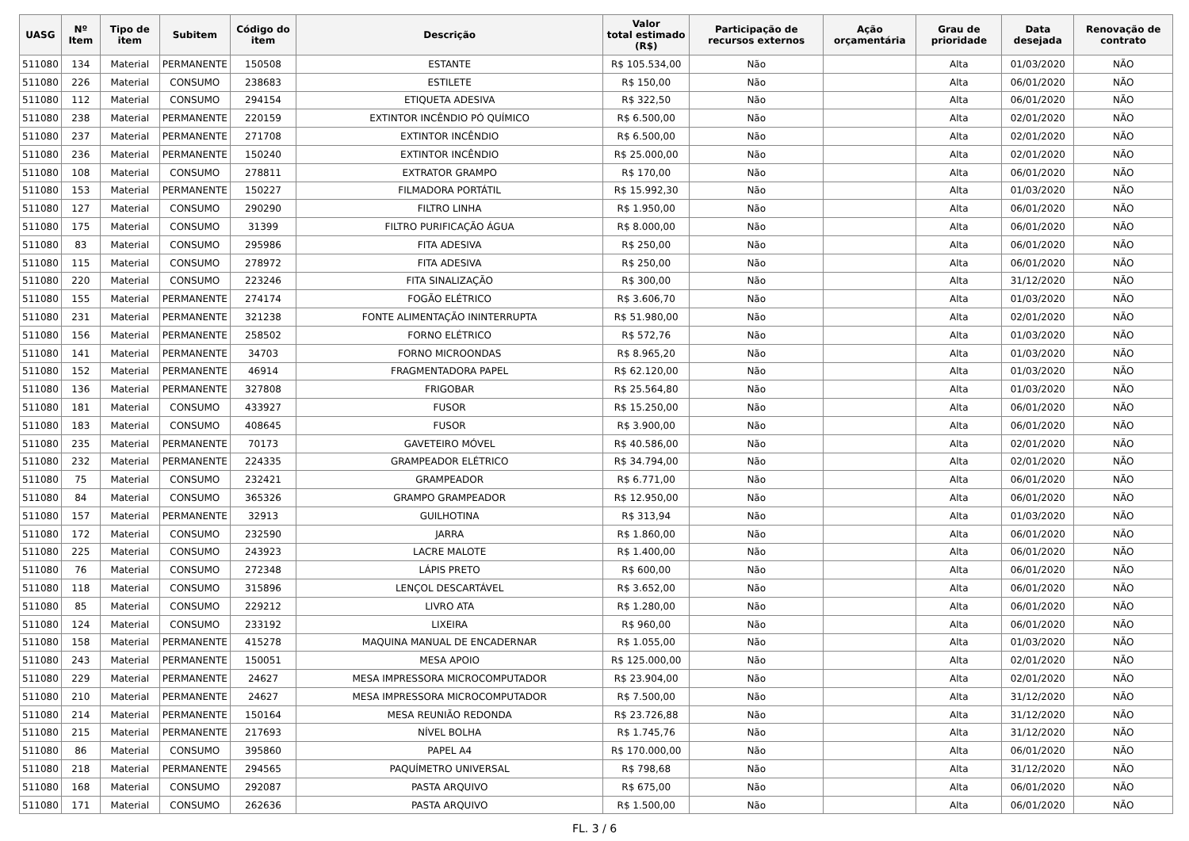| UASG | Nº Item | Tipo de item | Subitem | Código do item | Descrição | Valor total estimado (R$) | Participação de recursos externos | Ação orçamentária | Grau de prioridade | Data desejada | Renovação de contrato |
| --- | --- | --- | --- | --- | --- | --- | --- | --- | --- | --- | --- |
| 511080 | 134 | Material | PERMANENTE | 150508 | ESTANTE | R$ 105.534,00 | Não | | Alta | 01/03/2020 | NÃO |
| 511080 | 226 | Material | CONSUMO | 238683 | ESTILETE | R$ 150,00 | Não | | Alta | 06/01/2020 | NÃO |
| 511080 | 112 | Material | CONSUMO | 294154 | ETIQUETA ADESIVA | R$ 322,50 | Não | | Alta | 06/01/2020 | NÃO |
| 511080 | 238 | Material | PERMANENTE | 220159 | EXTINTOR INCÊNDIO PÓ QUÍMICO | R$ 6.500,00 | Não | | Alta | 02/01/2020 | NÃO |
| 511080 | 237 | Material | PERMANENTE | 271708 | EXTINTOR INCÊNDIO | R$ 6.500,00 | Não | | Alta | 02/01/2020 | NÃO |
| 511080 | 236 | Material | PERMANENTE | 150240 | EXTINTOR INCÊNDIO | R$ 25.000,00 | Não | | Alta | 02/01/2020 | NÃO |
| 511080 | 108 | Material | CONSUMO | 278811 | EXTRATOR GRAMPO | R$ 170,00 | Não | | Alta | 06/01/2020 | NÃO |
| 511080 | 153 | Material | PERMANENTE | 150227 | FILMADORA PORTÁTIL | R$ 15.992,30 | Não | | Alta | 01/03/2020 | NÃO |
| 511080 | 127 | Material | CONSUMO | 290290 | FILTRO LINHA | R$ 1.950,00 | Não | | Alta | 06/01/2020 | NÃO |
| 511080 | 175 | Material | CONSUMO | 31399 | FILTRO PURIFICAÇÃO ÁGUA | R$ 8.000,00 | Não | | Alta | 06/01/2020 | NÃO |
| 511080 | 83 | Material | CONSUMO | 295986 | FITA ADESIVA | R$ 250,00 | Não | | Alta | 06/01/2020 | NÃO |
| 511080 | 115 | Material | CONSUMO | 278972 | FITA ADESIVA | R$ 250,00 | Não | | Alta | 06/01/2020 | NÃO |
| 511080 | 220 | Material | CONSUMO | 223246 | FITA SINALIZAÇÃO | R$ 300,00 | Não | | Alta | 31/12/2020 | NÃO |
| 511080 | 155 | Material | PERMANENTE | 274174 | FOGÃO ELÉTRICO | R$ 3.606,70 | Não | | Alta | 01/03/2020 | NÃO |
| 511080 | 231 | Material | PERMANENTE | 321238 | FONTE ALIMENTAÇÃO ININTERRUPTA | R$ 51.980,00 | Não | | Alta | 02/01/2020 | NÃO |
| 511080 | 156 | Material | PERMANENTE | 258502 | FORNO ELÉTRICO | R$ 572,76 | Não | | Alta | 01/03/2020 | NÃO |
| 511080 | 141 | Material | PERMANENTE | 34703 | FORNO MICROONDAS | R$ 8.965,20 | Não | | Alta | 01/03/2020 | NÃO |
| 511080 | 152 | Material | PERMANENTE | 46914 | FRAGMENTADORA PAPEL | R$ 62.120,00 | Não | | Alta | 01/03/2020 | NÃO |
| 511080 | 136 | Material | PERMANENTE | 327808 | FRIGOBAR | R$ 25.564,80 | Não | | Alta | 01/03/2020 | NÃO |
| 511080 | 181 | Material | CONSUMO | 433927 | FUSOR | R$ 15.250,00 | Não | | Alta | 06/01/2020 | NÃO |
| 511080 | 183 | Material | CONSUMO | 408645 | FUSOR | R$ 3.900,00 | Não | | Alta | 06/01/2020 | NÃO |
| 511080 | 235 | Material | PERMANENTE | 70173 | GAVETEIRO MÓVEL | R$ 40.586,00 | Não | | Alta | 02/01/2020 | NÃO |
| 511080 | 232 | Material | PERMANENTE | 224335 | GRAMPEADOR ELÉTRICO | R$ 34.794,00 | Não | | Alta | 02/01/2020 | NÃO |
| 511080 | 75 | Material | CONSUMO | 232421 | GRAMPEADOR | R$ 6.771,00 | Não | | Alta | 06/01/2020 | NÃO |
| 511080 | 84 | Material | CONSUMO | 365326 | GRAMPO GRAMPEADOR | R$ 12.950,00 | Não | | Alta | 06/01/2020 | NÃO |
| 511080 | 157 | Material | PERMANENTE | 32913 | GUILHOTINA | R$ 313,94 | Não | | Alta | 01/03/2020 | NÃO |
| 511080 | 172 | Material | CONSUMO | 232590 | JARRA | R$ 1.860,00 | Não | | Alta | 06/01/2020 | NÃO |
| 511080 | 225 | Material | CONSUMO | 243923 | LACRE MALOTE | R$ 1.400,00 | Não | | Alta | 06/01/2020 | NÃO |
| 511080 | 76 | Material | CONSUMO | 272348 | LÁPIS PRETO | R$ 600,00 | Não | | Alta | 06/01/2020 | NÃO |
| 511080 | 118 | Material | CONSUMO | 315896 | LENÇOL DESCARTÁVEL | R$ 3.652,00 | Não | | Alta | 06/01/2020 | NÃO |
| 511080 | 85 | Material | CONSUMO | 229212 | LIVRO ATA | R$ 1.280,00 | Não | | Alta | 06/01/2020 | NÃO |
| 511080 | 124 | Material | CONSUMO | 233192 | LIXEIRA | R$ 960,00 | Não | | Alta | 06/01/2020 | NÃO |
| 511080 | 158 | Material | PERMANENTE | 415278 | MAQUINA MANUAL DE ENCADERNAR | R$ 1.055,00 | Não | | Alta | 01/03/2020 | NÃO |
| 511080 | 243 | Material | PERMANENTE | 150051 | MESA APOIO | R$ 125.000,00 | Não | | Alta | 02/01/2020 | NÃO |
| 511080 | 229 | Material | PERMANENTE | 24627 | MESA IMPRESSORA MICROCOMPUTADOR | R$ 23.904,00 | Não | | Alta | 02/01/2020 | NÃO |
| 511080 | 210 | Material | PERMANENTE | 24627 | MESA IMPRESSORA MICROCOMPUTADOR | R$ 7.500,00 | Não | | Alta | 31/12/2020 | NÃO |
| 511080 | 214 | Material | PERMANENTE | 150164 | MESA REUNIÃO REDONDA | R$ 23.726,88 | Não | | Alta | 31/12/2020 | NÃO |
| 511080 | 215 | Material | PERMANENTE | 217693 | NÍVEL BOLHA | R$ 1.745,76 | Não | | Alta | 31/12/2020 | NÃO |
| 511080 | 86 | Material | CONSUMO | 395860 | PAPEL A4 | R$ 170.000,00 | Não | | Alta | 06/01/2020 | NÃO |
| 511080 | 218 | Material | PERMANENTE | 294565 | PAQUÍMETRO UNIVERSAL | R$ 798,68 | Não | | Alta | 31/12/2020 | NÃO |
| 511080 | 168 | Material | CONSUMO | 292087 | PASTA ARQUIVO | R$ 675,00 | Não | | Alta | 06/01/2020 | NÃO |
| 511080 | 171 | Material | CONSUMO | 262636 | PASTA ARQUIVO | R$ 1.500,00 | Não | | Alta | 06/01/2020 | NÃO |
FL. 3 / 6